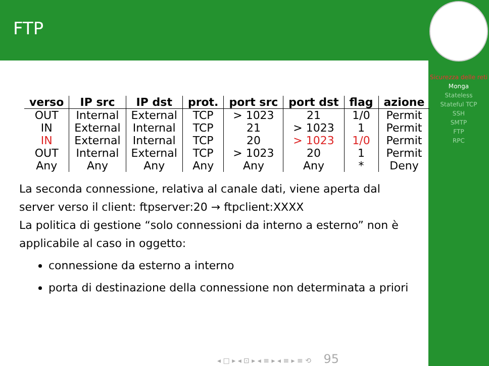FTP
Sicurezza delle reti
Monga
Stateless
Stateful TCP
SSH
SMTP
FTP
RPC
| verso | IP src | IP dst | prot. | port src | port dst | flag | azione |
| --- | --- | --- | --- | --- | --- | --- | --- |
| OUT | Internal | External | TCP | > 1023 | 21 | 1/0 | Permit |
| IN | External | Internal | TCP | 21 | > 1023 | 1 | Permit |
| IN | External | Internal | TCP | 20 | > 1023 | 1/0 | Permit |
| OUT | Internal | External | TCP | > 1023 | 20 | 1 | Permit |
| Any | Any | Any | Any | Any | Any | * | Deny |
La seconda connessione, relativa al canale dati, viene aperta dal server verso il client: ftpserver:20 → ftpclient:XXXX
La politica di gestione “solo connessioni da interno a esterno” non è applicabile al caso in oggetto:
connessione da esterno a interno
porta di destinazione della connessione non determinata a priori
◂ □ ▸ ◂ ⊡ ▸ ◂ ≡ ▸ ◂ ≡ ▸ ≡ ⟲ 95